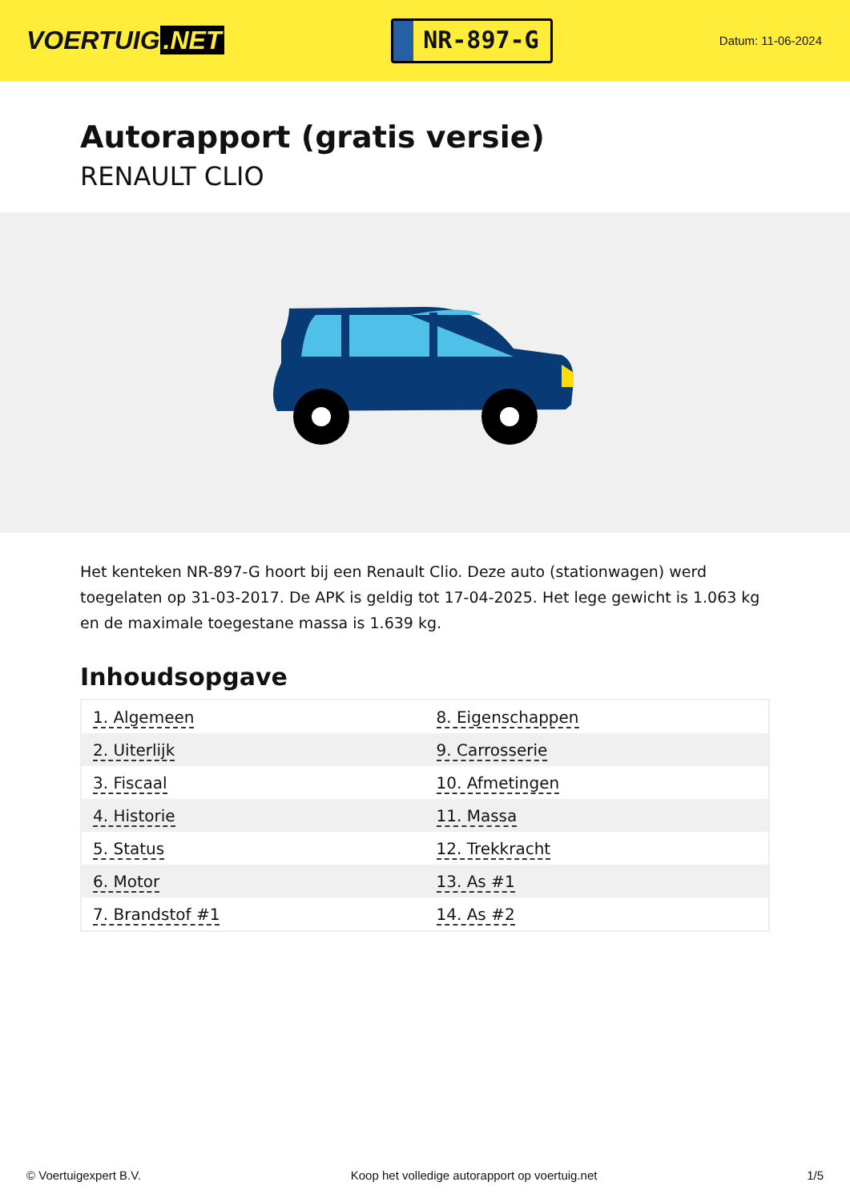VOERTUIG.NET
NR-897-G
Datum: 11-06-2024
Autorapport (gratis versie)
RENAULT CLIO
Het kenteken NR-897-G hoort bij een Renault Clio. Deze auto (stationwagen) werd toegelaten op 31-03-2017. De APK is geldig tot 17-04-2025. Het lege gewicht is 1.063 kg en de maximale toegestane massa is 1.639 kg.
Inhoudsopgave
| 1. Algemeen | 8. Eigenschappen |
| 2. Uiterlijk | 9. Carrosserie |
| 3. Fiscaal | 10. Afmetingen |
| 4. Historie | 11. Massa |
| 5. Status | 12. Trekkracht |
| 6. Motor | 13. As #1 |
| 7. Brandstof #1 | 14. As #2 |
© Voertuigexpert B.V. Koop het volledige autorapport op voertuig.net
1/5